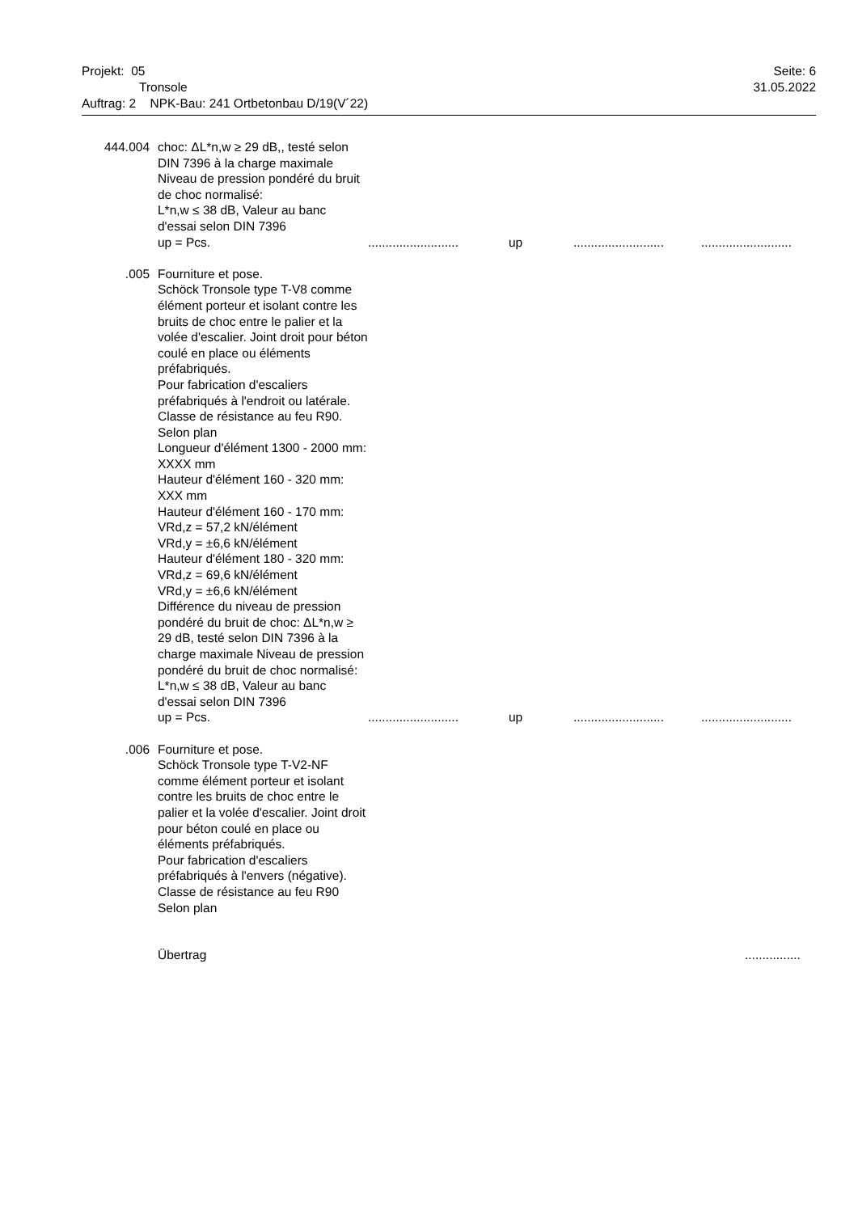Seite: 6
31.05.2022
Projekt: 05
Tronsole
Auftrag: 2 NPK-Bau: 241 Ortbetonbau D/19(V´22)
444.004 choc: ΔL*n,w ≥ 29 dB,, testé selon DIN 7396 à la charge maximale Niveau de pression pondéré du bruit de choc normalisé:
L*n,w ≤ 38 dB, Valeur au banc d'essai selon DIN 7396
up = Pcs........................... up....................................................
.005 Fourniture et pose.
Schöck Tronsole type T-V8 comme élément porteur et isolant contre les bruits de choc entre le palier et la volée d'escalier. Joint droit pour béton coulé en place ou éléments préfabriqués.
Pour fabrication d'escaliers préfabriqués à l'endroit ou latérale.
Classe de résistance au feu R90.
Selon plan
Longueur d'élément 1300 - 2000 mm: XXXX mm
Hauteur d'élément 160 - 320 mm: XXX mm
Hauteur d'élément 160 - 170 mm:
VRd,z = 57,2 kN/élément
VRd,y = ±6,6 kN/élément
Hauteur d'élément 180 - 320 mm:
VRd,z = 69,6 kN/élément
VRd,y = ±6,6 kN/élément
Différence du niveau de pression pondéré du bruit de choc: ΔL*n,w ≥ 29 dB, testé selon DIN 7396 à la charge maximale Niveau de pression pondéré du bruit de choc normalisé:
L*n,w ≤ 38 dB, Valeur au banc d'essai selon DIN 7396
up = Pcs........................... up....................................................
.006 Fourniture et pose.
Schöck Tronsole type T-V2-NF comme élément porteur et isolant contre les bruits de choc entre le palier et la volée d'escalier. Joint droit pour béton coulé en place ou éléments préfabriqués.
Pour fabrication d'escaliers préfabriqués à l'envers (négative).
Classe de résistance au feu R90
Selon plan
Übertrag................